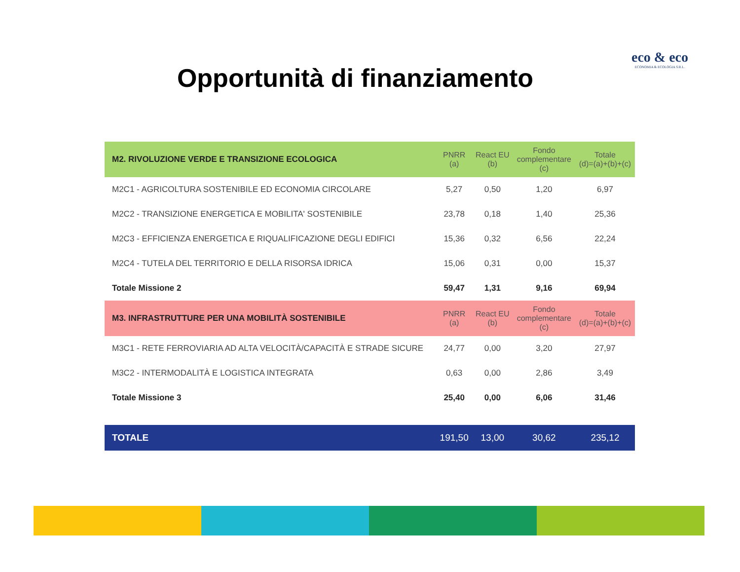eco & eco
ECONOMIA & ECOLOGIA S.R.L.
Opportunità di finanziamento
| M2. RIVOLUZIONE VERDE E TRANSIZIONE ECOLOGICA | PNRR (a) | React EU (b) | Fondo complementare (c) | Totale (d)=(a)+(b)+(c) |
| --- | --- | --- | --- | --- |
| M2C1 - AGRICOLTURA SOSTENIBILE ED ECONOMIA CIRCOLARE | 5,27 | 0,50 | 1,20 | 6,97 |
| M2C2 - TRANSIZIONE ENERGETICA E MOBILITA' SOSTENIBILE | 23,78 | 0,18 | 1,40 | 25,36 |
| M2C3 - EFFICIENZA ENERGETICA E RIQUALIFICAZIONE DEGLI EDIFICI | 15,36 | 0,32 | 6,56 | 22,24 |
| M2C4 - TUTELA DEL TERRITORIO E DELLA RISORSA IDRICA | 15,06 | 0,31 | 0,00 | 15,37 |
| Totale Missione 2 | 59,47 | 1,31 | 9,16 | 69,94 |
| M3. INFRASTRUTTURE PER UNA MOBILITÀ SOSTENIBILE | PNRR (a) | React EU (b) | Fondo complementare (c) | Totale (d)=(a)+(b)+(c) |
| M3C1 - RETE FERROVIARIA AD ALTA VELOCITÀ/CAPACITÀ E STRADE SICURE | 24,77 | 0,00 | 3,20 | 27,97 |
| M3C2 - INTERMODALITÀ E LOGISTICA INTEGRATA | 0,63 | 0,00 | 2,86 | 3,49 |
| Totale Missione 3 | 25,40 | 0,00 | 6,06 | 31,46 |
| TOTALE | 191,50 | 13,00 | 30,62 | 235,12 |